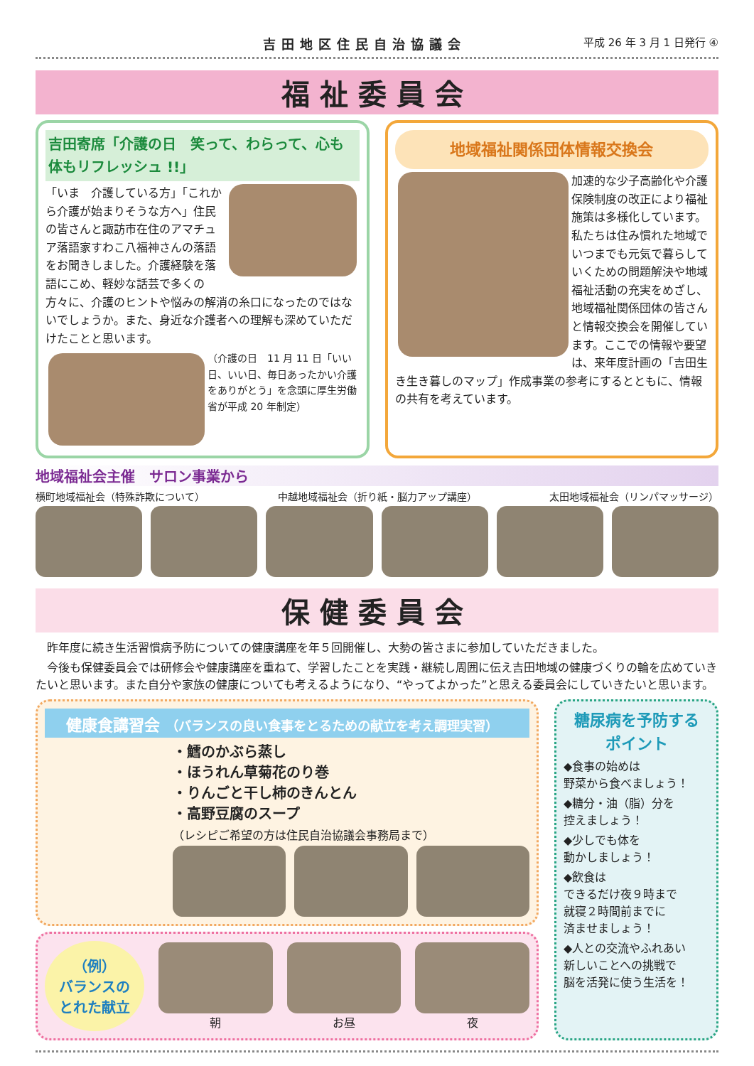吉田地区住民自治協議会 平成 26 年 3 月 1 日発行 ④
福祉委員会
吉田寄席「介護の日　笑って、わらって、心も体もリフレッシュ !!」
「いま　介護している方」「これから介護が始まりそうな方へ」住民の皆さんと諏訪市在住のアマチュア落語家すわこ八福神さんの落語をお聞きしました。介護経験を落語にこめ、軽妙な話芸で多くの方々に、介護のヒントや悩みの解消の糸口になったのではないでしょうか。また、身近な介護者への理解も深めていただけたことと思います。
（介護の日　11 月 11 日「いい日、いい日、毎日あったかい介護をありがとう」を念頭に厚生労働省が平成 20 年制定）
地域福祉関係団体情報交換会
加速的な少子高齢化や介護保険制度の改正により福祉施策は多様化しています。私たちは住み慣れた地域でいつまでも元気で暮らしていくための問題解決や地域福祉活動の充実をめざし、地域福祉関係団体の皆さんと情報交換会を開催しています。ここでの情報や要望は、来年度計画の「吉田生き生き暮しのマップ」作成事業の参考にするとともに、情報の共有を考えています。
地域福祉会主催　サロン事業から
横町地域福祉会（特殊詐欺について） 中越地域福祉会（折り紙・脳力アップ講座） 太田地域福祉会（リンパマッサージ）
保健委員会
　昨年度に続き生活習慣病予防についての健康講座を年５回開催し、大勢の皆さまに参加していただきました。
　今後も保健委員会では研修会や健康講座を重ねて、学習したことを実践・継続し周囲に伝え吉田地域の健康づくりの輪を広めていきたいと思います。また自分や家族の健康についても考えるようになり、“やってよかった”と思える委員会にしていきたいと思います。
健康食講習会 （バランスの良い食事をとるための献立を考え調理実習）
・鱈のかぶら蒸し
・ほうれん草菊花のり巻
・りんごと干し柿のきんとん
・高野豆腐のスープ
（レシピご希望の方は住民自治協議会事務局まで）
（例）
バランスの
とれた献立
朝 お昼 夜
糖尿病を予防する
ポイント
◆食事の始めは
野菜から食べましょう！
◆糖分・油（脂）分を
控えましょう！
◆少しでも体を
動かしましょう！
◆飲食は
できるだけ夜９時まで
就寝２時間前までに
済ませましょう！
◆人との交流やふれあい
新しいことへの挑戦で
脳を活発に使う生活を！